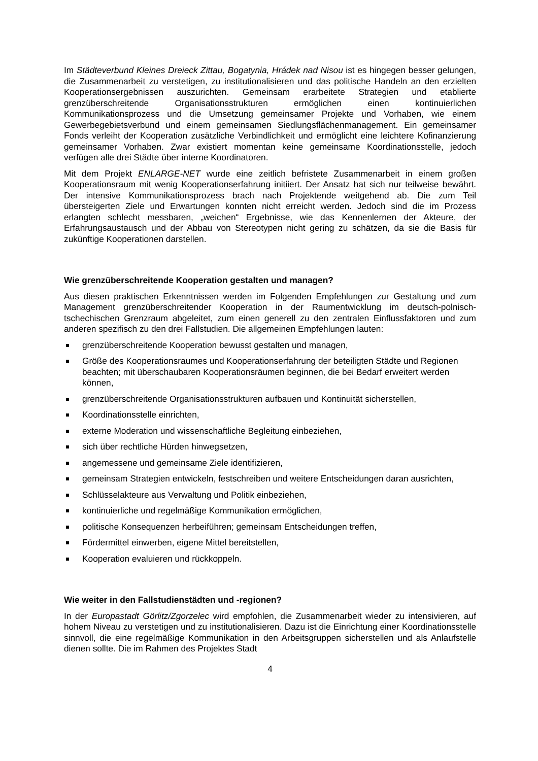Im Städteverbund Kleines Dreieck Zittau, Bogatynia, Hrádek nad Nisou ist es hingegen besser gelungen, die Zusammenarbeit zu verstetigen, zu institutionalisieren und das politische Handeln an den erzielten Kooperationsergebnissen auszurichten. Gemeinsam erarbeitete Strategien und etablierte grenzüberschreitende Organisationsstrukturen ermöglichen einen kontinuierlichen Kommunikationsprozess und die Umsetzung gemeinsamer Projekte und Vorhaben, wie einem Gewerbegebietsverbund und einem gemeinsamen Siedlungsflächenmanagement. Ein gemeinsamer Fonds verleiht der Kooperation zusätzliche Verbindlichkeit und ermöglicht eine leichtere Kofinanzierung gemeinsamer Vorhaben. Zwar existiert momentan keine gemeinsame Koordinationsstelle, jedoch verfügen alle drei Städte über interne Koordinatoren.
Mit dem Projekt ENLARGE-NET wurde eine zeitlich befristete Zusammenarbeit in einem großen Kooperationsraum mit wenig Kooperationserfahrung initiiert. Der Ansatz hat sich nur teilweise bewährt. Der intensive Kommunikationsprozess brach nach Projektende weitgehend ab. Die zum Teil übersteigerten Ziele und Erwartungen konnten nicht erreicht werden. Jedoch sind die im Prozess erlangten schlecht messbaren, „weichen“ Ergebnisse, wie das Kennenlernen der Akteure, der Erfahrungsaustausch und der Abbau von Stereotypen nicht gering zu schätzen, da sie die Basis für zukünftige Kooperationen darstellen.
Wie grenzüberschreitende Kooperation gestalten und managen?
Aus diesen praktischen Erkenntnissen werden im Folgenden Empfehlungen zur Gestaltung und zum Management grenzüberschreitender Kooperation in der Raumentwicklung im deutsch-polnisch-tschechischen Grenzraum abgeleitet, zum einen generell zu den zentralen Einflussfaktoren und zum anderen spezifisch zu den drei Fallstudien. Die allgemeinen Empfehlungen lauten:
grenzüberschreitende Kooperation bewusst gestalten und managen,
Größe des Kooperationsraumes und Kooperationserfahrung der beteiligten Städte und Regionen beachten; mit überschaubaren Kooperationsräumen beginnen, die bei Bedarf erweitert werden können,
grenzüberschreitende Organisationsstrukturen aufbauen und Kontinuität sicherstellen,
Koordinationsstelle einrichten,
externe Moderation und wissenschaftliche Begleitung einbeziehen,
sich über rechtliche Hürden hinwegsetzen,
angemessene und gemeinsame Ziele identifizieren,
gemeinsam Strategien entwickeln, festschreiben und weitere Entscheidungen daran ausrichten,
Schlüsselakteure aus Verwaltung und Politik einbeziehen,
kontinuierliche und regelmäßige Kommunikation ermöglichen,
politische Konsequenzen herbeiführen; gemeinsam Entscheidungen treffen,
Fördermittel einwerben, eigene Mittel bereitstellen,
Kooperation evaluieren und rückkoppeln.
Wie weiter in den Fallstudienstädten und -regionen?
In der Europastadt Görlitz/Zgorzelec wird empfohlen, die Zusammenarbeit wieder zu intensivieren, auf hohem Niveau zu verstetigen und zu institutionalisieren. Dazu ist die Einrichtung einer Koordinationsstelle sinnvoll, die eine regelmäßige Kommunikation in den Arbeitsgruppen sicherstellen und als Anlaufstelle dienen sollte. Die im Rahmen des Projektes Stadt
4